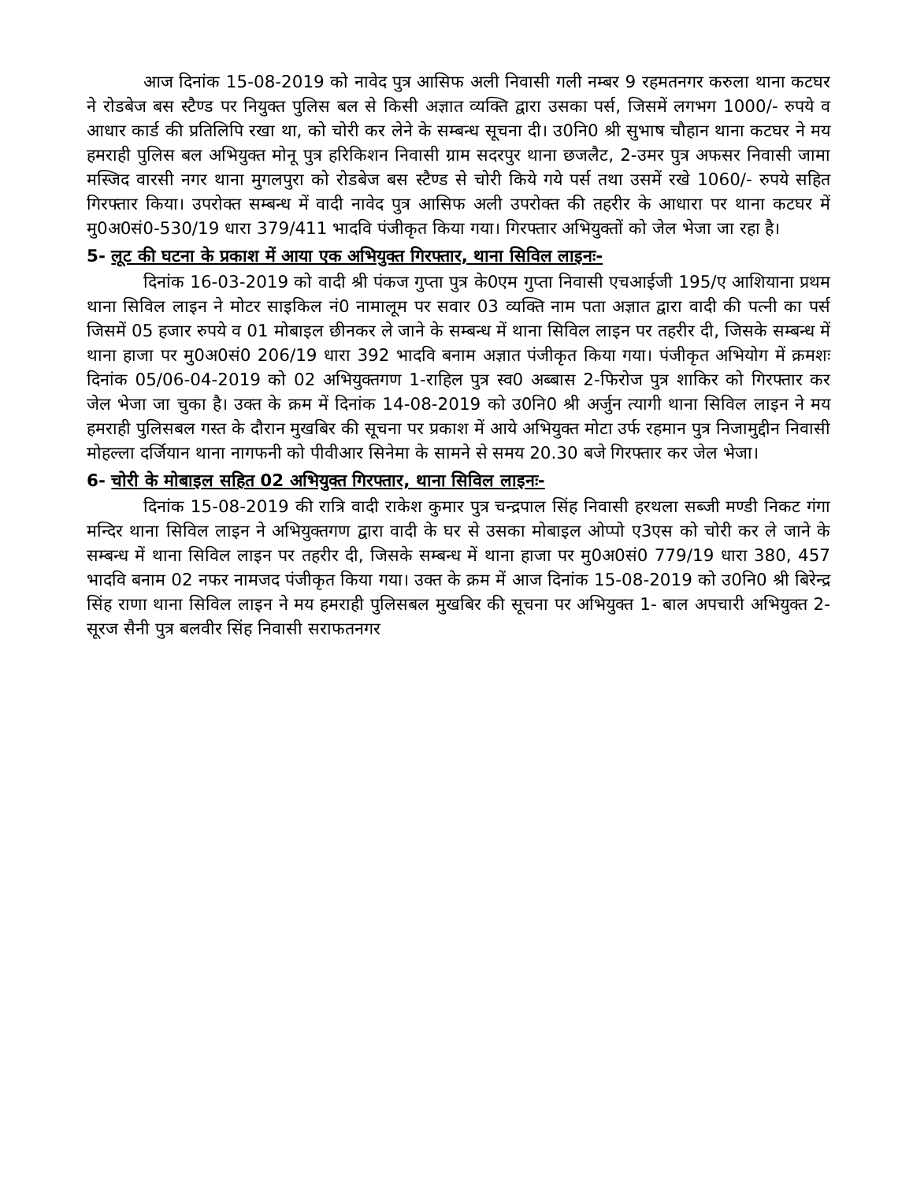आज दिनांक 15-08-2019 को नावेद पुत्र आसिफ अली निवासी गली नम्बर 9 रहमतनगर करुला थाना कटघर ने रोडबेज बस स्टैण्ड पर नियुक्त पुलिस बल से किसी अज्ञात व्यक्ति द्वारा उसका पर्स, जिसमें लगभग 1000/- रुपये व आधार कार्ड की प्रतिलिपि रखा था, को चोरी कर लेने के सम्बन्ध सूचना दी। उ0नि0 श्री सुभाष चौहान थाना कटघर ने मय हमराही पुलिस बल अभियुक्त मोनू पुत्र हरिकिशन निवासी ग्राम सदरपुर थाना छजलैट, 2-उमर पुत्र अफसर निवासी जामा मस्जिद वारसी नगर थाना मुगलपुरा को रोडबेज बस स्टैण्ड से चोरी किये गये पर्स तथा उसमें रखे 1060/- रुपये सहित गिरफ्तार किया। उपरोक्त सम्बन्ध में वादी नावेद पुत्र आसिफ अली उपरोक्त की तहरीर के आधारा पर थाना कटघर में मु0अ0सं0-530/19 धारा 379/411 भादवि पंजीकृत किया गया। गिरफ्तार अभियुक्तों को जेल भेजा जा रहा है।
5- लूट की घटना के प्रकाश में आया एक अभियुक्त गिरफ्तार, थाना सिविल लाइनः-
दिनांक 16-03-2019 को वादी श्री पंकज गुप्ता पुत्र के0एम गुप्ता निवासी एचआईजी 195/ए आशियाना प्रथम थाना सिविल लाइन ने मोटर साइकिल नं0 नामालूम पर सवार 03 व्यक्ति नाम पता अज्ञात द्वारा वादी की पत्नी का पर्स जिसमें 05 हजार रुपये व 01 मोबाइल छीनकर ले जाने के सम्बन्ध में थाना सिविल लाइन पर तहरीर दी, जिसके सम्बन्ध में थाना हाजा पर मु0अ0सं0 206/19 धारा 392 भादवि बनाम अज्ञात पंजीकृत किया गया। पंजीकृत अभियोग में क्रमशः दिनांक 05/06-04-2019 को 02 अभियुक्तगण 1-राहिल पुत्र स्व0 अब्बास 2-फिरोज पुत्र शाकिर को गिरफ्तार कर जेल भेजा जा चुका है। उक्त के क्रम में दिनांक 14-08-2019 को उ0नि0 श्री अर्जुन त्यागी थाना सिविल लाइन ने मय हमराही पुलिसबल गस्त के दौरान मुखबिर की सूचना पर प्रकाश में आये अभियुक्त मोटा उर्फ रहमान पुत्र निजामुद्दीन निवासी मोहल्ला दर्जियान थाना नागफनी को पीवीआर सिनेमा के सामने से समय 20.30 बजे गिरफ्तार कर जेल भेजा।
6- चोरी के मोबाइल सहित 02 अभियुक्त गिरफ्तार, थाना सिविल लाइनः-
दिनांक 15-08-2019 की रात्रि वादी राकेश कुमार पुत्र चन्द्रपाल सिंह निवासी हरथला सब्जी मण्डी निकट गंगा मन्दिर थाना सिविल लाइन ने अभियुक्तगण द्वारा वादी के घर से उसका मोबाइल ओप्पो ए3एस को चोरी कर ले जाने के सम्बन्ध में थाना सिविल लाइन पर तहरीर दी, जिसके सम्बन्ध में थाना हाजा पर मु0अ0सं0 779/19 धारा 380, 457 भादवि बनाम 02 नफर नामजद पंजीकृत किया गया। उक्त के क्रम में आज दिनांक 15-08-2019 को उ0नि0 श्री बिरेन्द्र सिंह राणा थाना सिविल लाइन ने मय हमराही पुलिसबल मुखबिर की सूचना पर अभियुक्त 1- बाल अपचारी अभियुक्त 2-सूरज सैनी पुत्र बलवीर सिंह निवासी सराफतनगर